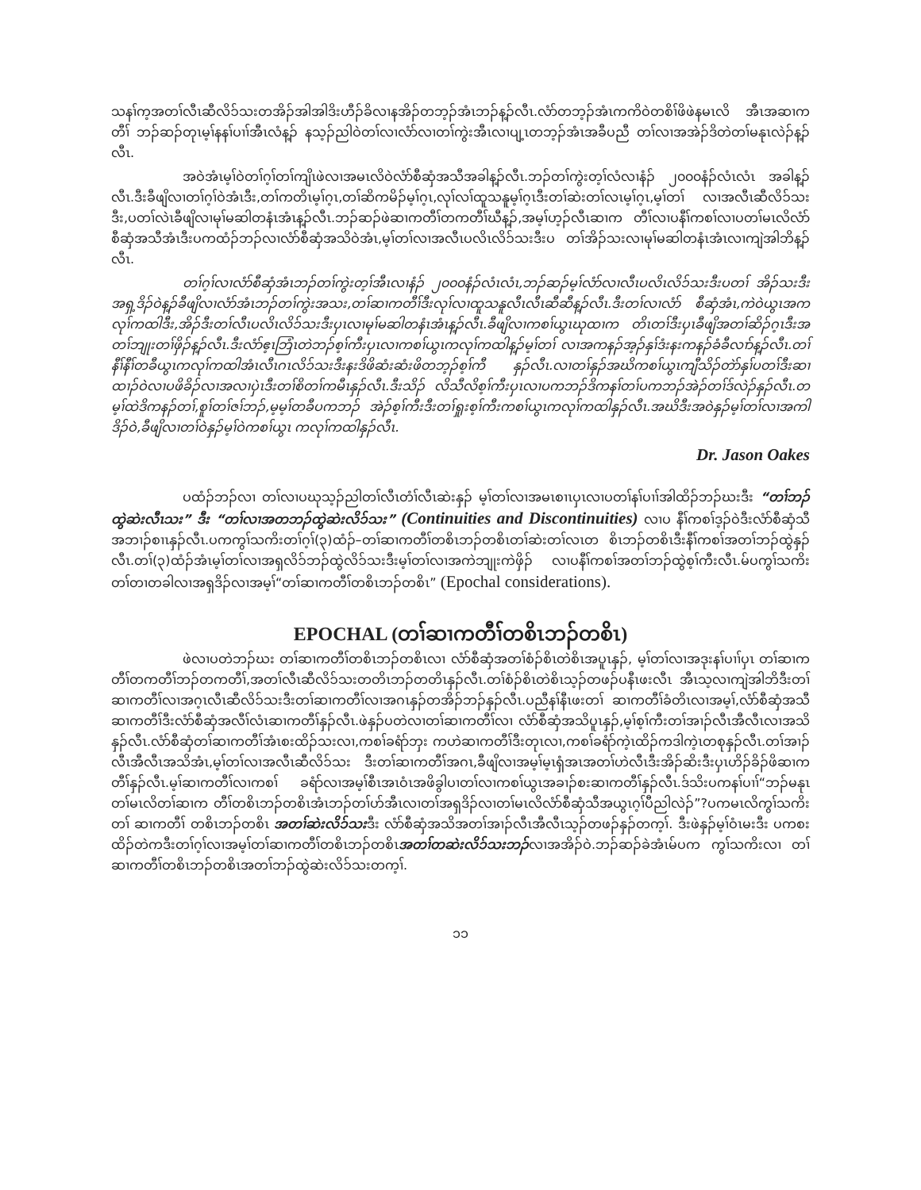သနၢ်က့အတၢ်လီၤဆီလိၥ်သးတအိၣ်အါအါဒိးဟီၣ်ခိလၢနအိၣ်တဘ့ၣ်အံၤဘၣ်န့ၣ်လီၤ.လံာ်တဘ့ၣ်အံၤကကိဝဲတစိၢ်ဖိဖဲနမၤလိ အီၤအဆၢကတီၢ် ဘၣ်ဆၣ်တုၤမ့ၢ်နနၢ်ပၢၢ်အီၤလံန့ၣ် နသ့ၣ်ညါဝဲတၢ်လၢလံာ်လၢတၢ်ကွဲးအီၤလၢပျ့ၤတဘ့ၣ်အံၤအခီပညီ တၢ်လၢအအဲၣ်ဒိတဲတၢ်မနုၤလဲၣ်န့ၣ်လီၤ.
အဝဲအံၤမ့ၢ်ဝဲတၢ်ဂ့ၢ်တၢ်ကျိၤဖဲလၢအမၤလိဝဲလံာ်စီဆှံအသီအခါန့ၣ်လီၤ.ဘၣ်တၢ်ကွဲးတ့ၢ်လံလၢနံၣ် ၂၀၀၀နံၣ်လံၤလံၤ အခါန့ၣ်လီၤ.ဒီးခီဖျိလၢတၢ်ဂ့ၢ်ဝဲအံၤဒီး,တၢ်ကတိၤမ့ၢ်ဂ့ၤ,တၢ်ဆိကမိၣ်မ့ၢ်ဂ့ၤ,လုၢ်လၢ်ထူသနူမ့ၢ်ဂ့ၤဒီးတၢ်ဆဲးတၢ်လၤမ့ၢ်ဂ့ၤ,မ့ၢ်တၢ် လၢအလီၤဆီလိၥ်သးဒီး,ပတၢ်လဲၤခီဖျိလၢမုၢ်မဆါတနံၤအံၤန့ၣ်လီၤ.ဘၣ်ဆၣ်ဖဲဆၢကတီၢ်တကတီၢ်ဃီန့ၣ်,အမ့ၢ်ဟ့ၣ်လီၤဆၢက တီၢ်လၢပနီၢ်ကစၢ်လၢပတၢ်မၤလိလံာ်စီဆှံအသီအံၤဒီးပကထံၣ်ဘၣ်လၢလံာ်စီဆှံအသိဝဲအံၤ,မ့ၢ်တၢ်လၢအလီၤပလိၤလိၥ်သးဒီးပ တၢ်အိၣ်သးလၢမုၢ်မဆါတနံၤအံၤလၢကျဲအါဘိန့ၣ်လီၤ.
တၢ်ဂ့ၢ်လၢလံာ်စီဆှံအံၤဘၣ်တၢ်ကွဲးတ့ၢ်အီၤလၢနံၣ် ၂၀၀၀နံၣ်လံၤလံၤ,ဘၣ်ဆၣ်မ့ၢ်လံာ်လၢလီၤပလိၤလိၥ်သးဒီးပတၢ် အိၣ်သးဒီးအရှ့ဒိၣ်ဝဲန့ၣ်ခီဖျိလၢလံာ်အံၤဘၣ်တၢ်ကွဲးအသး,တၢ်ဆၢကတီၢ်ဒီးလုၢ်လၢထူသနူလီၤလီၤဆီဆီန့ၣ်လီၤ.ဒီးတၢ်လၢလံာ် စီဆှံအံၤ,ကဲဝဲယွၤအကလုၢ်ကထါဒီး,အိၣ်ဒီးတၢ်လီၤပလိၤလိၥ်သးဒီးပှၤလၢမုၢ်မဆါတနံၤအံၤန့ၣ်လီၤ.ခီဖျိလၢကစၢ်ယွၤဃုထၢက တိၤတၢ်ဒီးပှၤခီဖျိအတၢ်ဆိၣ်ဂ့ၤဒီးအတၢ်ဘျုးတၢ်ဖှိၣ်န့ၣ်လီၤ.ဒီးလံာ်ဧ့ၤဘြံၤတဲဘၣ်စ့ၢ်ကီးပှၤလၢကစၢ်ယွၤကလုၢ်ကထါန့ၣ်မ့ၢ်တၢ် လၢအကနၣ်အ့ၣ်နှၢ်ဒံးနးကနၣ်ခံခီလၢာ်န့ၣ်လီၤ.တၢ်နီၢ်နီၢ်တခီယွၤကလုၢ်ကထါအံၤလီၤဂၤလိၥ်သးဒီးနးဒိဖိဆံးဆံးဖိတဘ့ၣ်စ့ၢ်ကီ နှၣ်လီၤ.လၢတၢ်နှၣ်အဃိကစၢ်ယွၤကျီသိၣ်တဲာ်နှၢ်ပတၢ်ဒီးဆၢထၢၣ်ဝဲလၢပဖိခိၣ်လၢအလၢပှဲၤဒီးတၢ်စိတၢ်ကမီၤနှၣ်လီၤ.ဒီးသိၣ် လိသီလိစ့ၢ်ကီးပှၤလၢပကဘၣ်ဒိကနၢ်တၢ်ပကဘၣ်အဲၣ်တၢ်ဒ်လဲၣ်နှၣ်လီၤ.တမ့ၢ်ထဲဒိကနၣ်တၢ်,စူၢ်တၢ်ဇၢ်ဘၣ်,မ့မ့ၢ်တခီပကဘၣ် အဲၣ်စ့ၢ်ကီးဒီးတၢ်ရှုးစ့ၢ်ကီးကစၢ်ယွၤကလုၢ်ကထါနှၣ်လီၤ.အဃိဒီးအဝဲနှၣ်မ့ၢ်တၢ်လၢအကါဒိၣ်ဝဲ,ခီဖျိလၢတၢ်ဝဲနှၣ်မ့ၢ်ဝဲကစၢ်ယွၤ ကလုၢ်ကထါနှၣ်လီၤ.
Dr. Jason Oakes
ပထံၣ်ဘၣ်လၢ တၢ်လၢပဃုသ့ၣ်ညါတၢ်လီၤတံၢ်လီၤဆဲးနှၣ် မ့ၢ်တၢ်လၢအမၤစၢၤပှၤလၢပတၢ်နၢ်ပၢၢ်အါထိၣ်ဘၣ်ဃးဒီး “တၢ်ဘၣ်ထွဲဆဲးလီၤသး” ဒီး “တၢ်လၢအတဘၣ်ထွဲဆဲးလိၥ်သး” (Continuities and Discontinuities) လၢပ နီၢ်ကစၢ်ဒ့ၣ်ဝဲဒီးလံာ်စီဆှံသီအဘၢၣ်စၢၤနှၣ်လီၤ.ပကကွၢ်သကိးတၢ်ဂ့ၢ်(၃)ထံၣ်–တၢ်ဆၢကတီၢ်တစိၤဘၣ်တစိၤတၢ်ဆဲးတၢ်လၤတ စိၤဘၣ်တစိၤဒီးနီၢ်ကစၢ်အတၢ်ဘၣ်ထွဲနှၣ်လီၤ.တၢ်(၃)ထံၣ်အံၤမ့ၢ်တၢ်လၢအရှလိၥ်ဘၣ်ထွဲလိၥ်သးဒီးမ့ၢ်တၢ်လၢအကဲဘျုးကဲဖှိၣ် လၢပနီၢ်ကစၢ်အတၢ်ဘၣ်ထွဲစ့ၢ်ကီးလီၤ.မ်ပကွၢ်သကိးတၢ်တၢတခါလၢအရှဒိၣ်လၢအမ့ၢ်“တၢ်ဆၢကတီၢ်တစိၤဘၣ်တစိၤ” (Epochal considerations).
EPOCHAL (တၢ်ဆၢကတီၢ်တစိၤဘၣ်တစိၤ)
ဖဲလၢပတဲဘၣ်ဃး တၢ်ဆၢကတီၢ်တစိၤဘၣ်တစိၤလၢ လံာ်စီဆှံအတၢ်စံၣ်စိၤတဲစိၤအပူၤနှၣ်, မ့ၢ်တၢ်လၢအဒုးနၢ်ပၢၢ်ပှၤ တၢ်ဆၢကတီၢ်တကတီၢ်ဘၣ်တကတီၢ်,အတၢ်လီၤဆီလိၥ်သးတတိၤဘၣ်တတိၤနှၣ်လီၤ.တၢ်စံၣ်စိၤတဲစိၤသ့ၣ်တဖၣ်ပနီၤဖးလီၤ အီၤသ့လၢကျဲအါဘိဒီးတၢ်ဆၢကတီၢ်လၢအဂ့ၤလီၤဆီလိၥ်သးဒီးတၢ်ဆၢကတီၢ်လၢအဂၤနှၣ်တအိၣ်ဘၣ်နှၣ်လီၤ.ပညီနၢ်နီၤဖးတၢ် ဆၢကတီၢ်ခံတိၤလၢအမ့ၢ်,လံာ်စီဆှံအသီဆၢကတီၢ်ဒီးလံာ်စီဆှံအလီၢ်လံၤဆၢကတီၢ်နှၣ်လီၤ.ဖဲနှၣ်ပတဲလၢတၢ်ဆၢကတီၢ်လၢ လံာ်စီဆှံအသိပူၤနှၣ်,မ့ၢ်စ့ၢ်ကီးတၢ်အၢၣ်လီၤအီလီၤလၢအသိနှၣ်လီၤ.လံာ်စီဆှံတၢ်ဆၢကတီၢ်အံၤစးထိၣ်သးလၢ,ကစၢ်ခရံာ်ဘှး ကဟဲဆၢကတီၢ်ဒီးတုၤလၢ,ကစၢ်ခရံာ်ကဲ့ၤထိၣ်ကဒါကဲ့ၤတစုနှၣ်လီၤ.တၢ်အၢၣ်လီၤအီလီၤအသိအံၤ,မ့ၢ်တၢ်လၢအလီၤဆီလိၥ်သး ဒီးတၢ်ဆၢကတီၢ်အဂၤ,ခီဖျိလၢအမ့ၢ်မ့ၤရှံအၤအတၢ်ဟဲလီၤဒီးအိၣ်ဆိးဒီးပှၤဟိၣ်ခိၣ်ဖိဆၢကတီၢ်နှၣ်လီၤ.မ့ၢ်ဆၢကတီၢ်လၢကစၢ် ခရံာ်လၢအမ့ၢ်စီၤအၤဝံၤအဖိခွါပၢတၢ်လၢကစၢ်ယွၤအခၢၣ်စးဆၢကတီၢ်နှၣ်လီၤ.ဒ်သိးပကနၢ်ပၢၢ်“ဘၣ်မနုၤတၢ်မၤလိတၢ်ဆၢက တီၢ်တစိၤဘၣ်တစိၤအံၤဘၣ်တၢ်ဟ်အီၤလၢတၢ်အရှဒိၣ်လၢတၢ်မၤလိလံာ်စီဆှံသီအယွၤဂ့ၢ်ပီညါလဲၣ်”?ပကမၤလိကွၢ်သကိးတၢ် ဆၢကတီၢ် တစိၤဘၣ်တစိၤ အတၢ်ဆဲးလိၥ်သးဒီး လံာ်စီဆှံအသိအတၢ်အၢၣ်လီၤအီလီၤသ့ၣ်တဖၣ်နှၣ်တက့ၢ်. ဒီးဖဲနှၣ်မ့ၢ်ဝံၤမးဒီး ပကစးထိၣ်တဲကဒီးတၢ်ဂ့ၢ်လၢအမ့ၢ်တၢ်ဆၢကတီၢ်တစိၤဘၣ်တစိၤအတၢ်တဆဲးလိၥ်သးဘၣ်လၢအအိၣ်ဝဲ.ဘၣ်ဆၣ်ခဲအံၤမ်ပက ကွၢ်သကိးလၢ တၢ်ဆၢကတီၢ်တစိၤဘၣ်တစိၤအတၢ်ဘၣ်ထွဲဆဲးလိၥ်သးတက့ၢ်.
၁၁